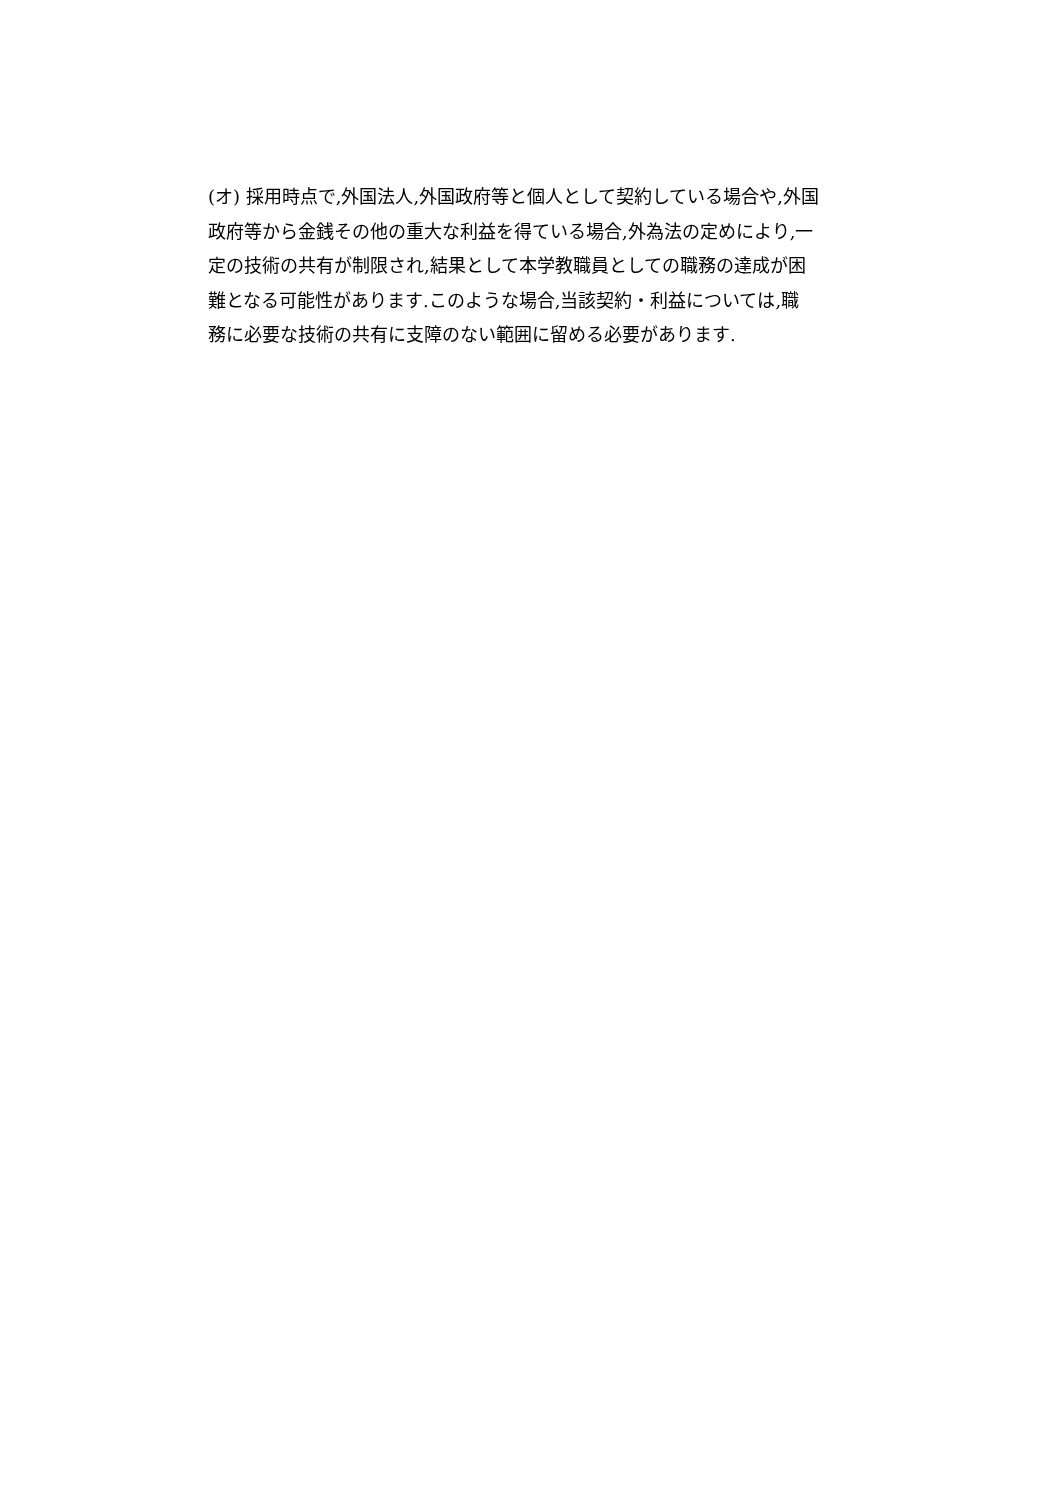(オ) 採用時点で,外国法人,外国政府等と個人として契約している場合や,外国
政府等から金銭その他の重大な利益を得ている場合,外為法の定めにより,一
定の技術の共有が制限され,結果として本学教職員としての職務の達成が困
難となる可能性があります.このような場合,当該契約・利益については,職
務に必要な技術の共有に支障のない範囲に留める必要があります.